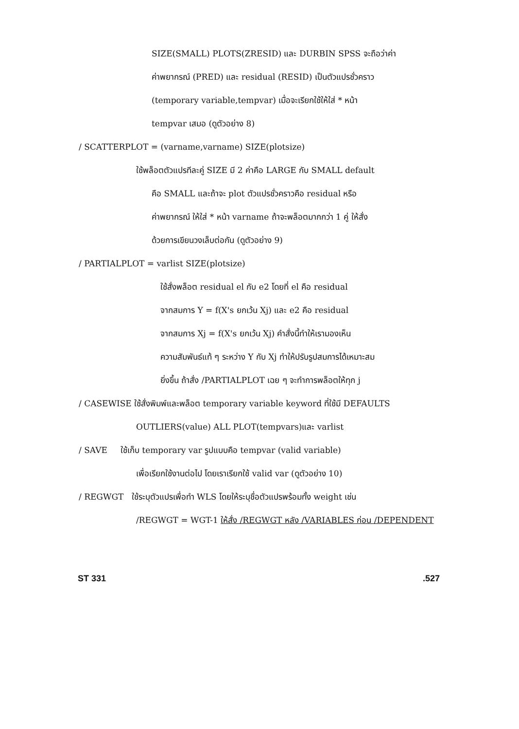SIZE(SMALL) PLOTS(ZRESID) และ DURBIN SPSS จะถือว่าค่า
ค่าพยากรณ์ (PRED) และ residual (RESID) เป็นตัวแปรชั่วคราว
(temporary variable,tempvar) เมื่อจะเรียกใช้ให้ใส่ * หน้า
tempvar เสมอ (ดูตัวอย่าง 8)
/ SCATTERPLOT = (varname,varname) SIZE(plotsize)
ใช้พล็อตตัวแปรทีละคู่ SIZE มี 2 ค่าคือ LARGE กับ SMALL default
คือ SMALL และถ้าจะ plot ตัวแปรชั่วคราวคือ residual หรือ
ค่าพยากรณ์ ให้ใส่ * หน้า varname ถ้าจะพล็อตมากกว่า 1 คู่ ให้สั่ง
ด้วยการเขียนวงเล็บต่อกัน (ดูตัวอย่าง 9)
/ PARTIALPLOT = varlist SIZE(plotsize)
ใช้สั่งพล็อต residual el กับ e2 โดยที่ el คือ residual
จากสมการ Y = f(X's ยกเว้น Xj) และ e2 คือ residual
จากสมการ Xj = f(X's ยกเว้น Xj) คำสั่งนี้ทำให้เรามองเห็น
ความสัมพันธ์แท้ ๆ ระหว่าง Y กับ Xj ทำให้ปรับรูปสมการได้เหมาะสม
ยิ่งขึ้น ถ้าสั่ง /PARTIALPLOT เฉย ๆ จะทำการพล็อตให้ทุก j
/ CASEWISE ใช้สั่งพิมพ์และพล็อต temporary variable keyword ที่ใช้มี DEFAULTS
OUTLIERS(value) ALL PLOT(tempvars)และ varlist
/ SAVE ใช้เก็บ temporary var รูปแบบคือ tempvar (valid variable)
เพื่อเรียกใช้งานต่อไป โดยเราเรียกใช้ valid var (ดูตัวอย่าง 10)
/ REGWGT ใช้ระบุตัวแปรเพื่อทำ WLS โดยให้ระบุชื่อตัวแปรพร้อมทั้ง weight เช่น
/REGWGT = WGT-1 ให้สั่ง /REGWGT หลัง /VARIABLES ก่อน /DEPENDENT
ST 331.527